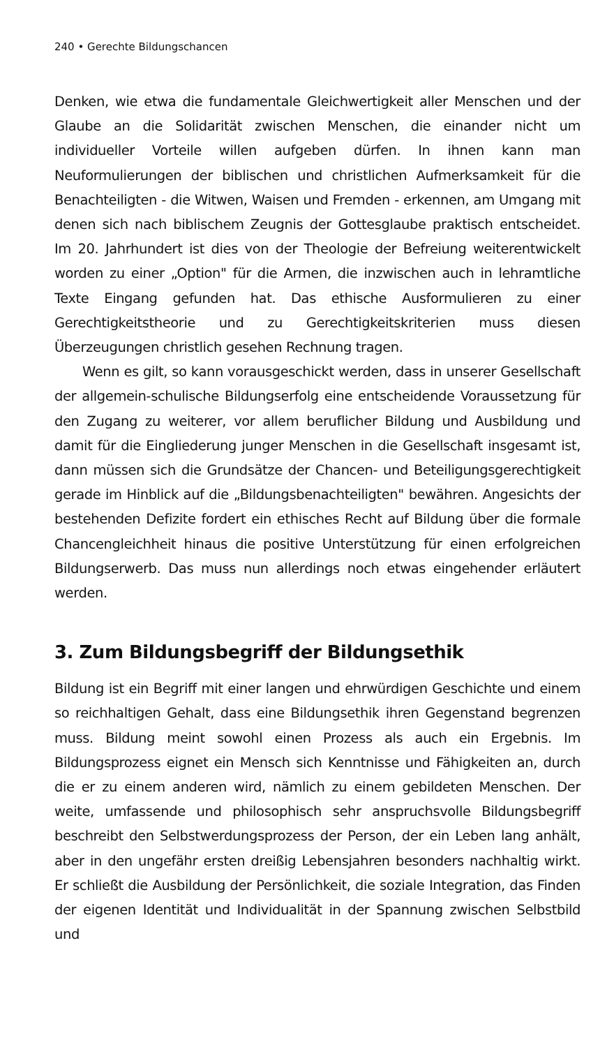240 • Gerechte Bildungschancen
Denken, wie etwa die fundamentale Gleichwertigkeit aller Menschen und der Glaube an die Solidarität zwischen Menschen, die einander nicht um individueller Vorteile willen aufgeben dürfen. In ihnen kann man Neuformulierungen der biblischen und christlichen Aufmerksamkeit für die Benachteiligten - die Witwen, Waisen und Fremden - erkennen, am Umgang mit denen sich nach biblischem Zeugnis der Gottesglaube praktisch entscheidet. Im 20. Jahrhundert ist dies von der Theologie der Befreiung weiterentwickelt worden zu einer „Option" für die Armen, die inzwischen auch in lehramtliche Texte Eingang gefunden hat. Das ethische Ausformulieren zu einer Gerechtigkeitstheorie und zu Gerechtigkeitskriterien muss diesen Überzeugungen christlich gesehen Rechnung tragen.
Wenn es gilt, so kann vorausgeschickt werden, dass in unserer Gesellschaft der allgemein-schulische Bildungserfolg eine entscheidende Voraussetzung für den Zugang zu weiterer, vor allem beruflicher Bildung und Ausbildung und damit für die Eingliederung junger Menschen in die Gesellschaft insgesamt ist, dann müssen sich die Grundsätze der Chancen- und Beteiligungsgerechtigkeit gerade im Hinblick auf die „Bildungsbenachteiligten" bewähren. Angesichts der bestehenden Defizite fordert ein ethisches Recht auf Bildung über die formale Chancengleichheit hinaus die positive Unterstützung für einen erfolgreichen Bildungserwerb. Das muss nun allerdings noch etwas eingehender erläutert werden.
3. Zum Bildungsbegriff der Bildungsethik
Bildung ist ein Begriff mit einer langen und ehrwürdigen Geschichte und einem so reichhaltigen Gehalt, dass eine Bildungsethik ihren Gegenstand begrenzen muss. Bildung meint sowohl einen Prozess als auch ein Ergebnis. Im Bildungsprozess eignet ein Mensch sich Kenntnisse und Fähigkeiten an, durch die er zu einem anderen wird, nämlich zu einem gebildeten Menschen. Der weite, umfassende und philosophisch sehr anspruchsvolle Bildungsbegriff beschreibt den Selbstwerdungsprozess der Person, der ein Leben lang anhält, aber in den ungefähr ersten dreißig Lebensjahren besonders nachhaltig wirkt. Er schließt die Ausbildung der Persönlichkeit, die soziale Integration, das Finden der eigenen Identität und Individualität in der Spannung zwischen Selbstbild und